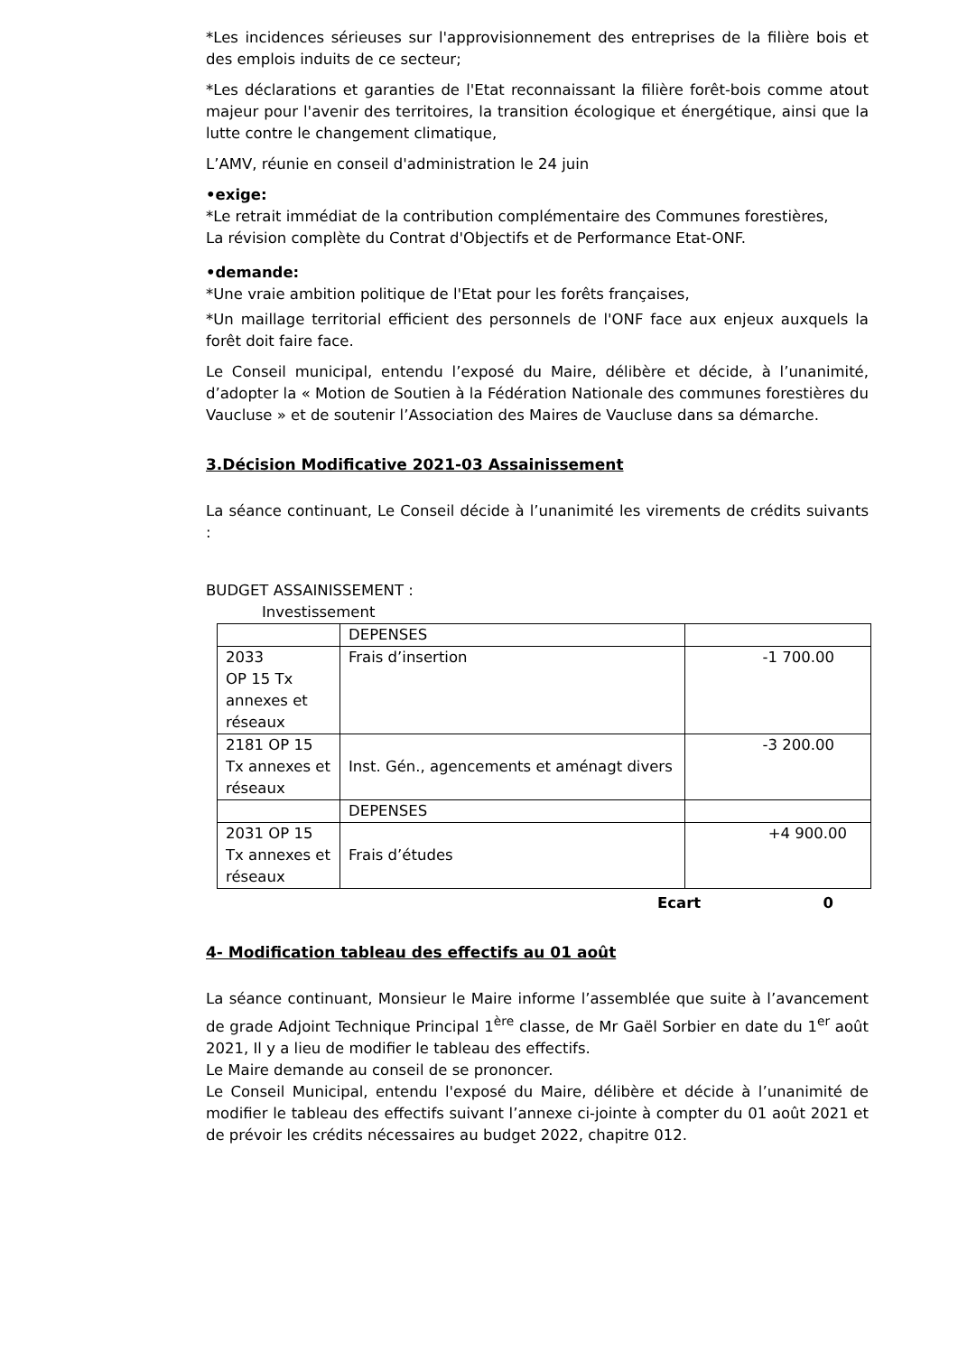*Les incidences sérieuses sur l'approvisionnement des entreprises de la filière bois et des emplois induits de ce secteur;
*Les déclarations et garanties de l'Etat reconnaissant la filière forêt-bois comme atout majeur pour l'avenir des territoires, la transition écologique et énergétique, ainsi que la lutte contre le changement climatique,
L’AMV, réunie en conseil d'administration le 24 juin
•exige:
*Le retrait immédiat de la contribution complémentaire des Communes forestières,
La révision complète du Contrat d'Objectifs et de Performance Etat-ONF.
•demande:
*Une vraie ambition politique de l'Etat pour les forêts françaises,
*Un maillage territorial efficient des personnels de l'ONF face aux enjeux auxquels la forêt doit faire face.
Le Conseil municipal, entendu l’exposé du Maire, délibère et décide, à l’unanimité, d’adopter la « Motion de Soutien à la Fédération Nationale des communes forestières du Vaucluse » et de soutenir l’Association des Maires de Vaucluse dans sa démarche.
3.Décision Modificative 2021-03 Assainissement
La séance continuant, Le Conseil décide à l’unanimité les virements de crédits suivants :
BUDGET ASSAINISSEMENT :
Investissement
| | DEPENSES | |
| 2033 OP 15 Tx annexes et réseaux | Frais d’insertion | -1 700.00 |
| 2181 OP 15 Tx annexes et réseaux | Inst. Gén., agencements et aménagt divers | -3 200.00 |
| | DEPENSES | |
| 2031 OP 15 Tx annexes et réseaux | Frais d’études | +4 900.00 |
Ecart 0
4- Modification tableau des effectifs au 01 août
La séance continuant, Monsieur le Maire informe l’assemblée que suite à l’avancement de grade Adjoint Technique Principal 1<sup>ère</sup> classe, de Mr Gaël Sorbier en date du 1<sup>er</sup> août 2021, Il y a lieu de modifier le tableau des effectifs.
Le Maire demande au conseil de se prononcer.
Le Conseil Municipal, entendu l'exposé du Maire, délibère et décide à l’unanimité de modifier le tableau des effectifs suivant l’annexe ci-jointe à compter du 01 août 2021 et de prévoir les crédits nécessaires au budget 2022, chapitre 012.